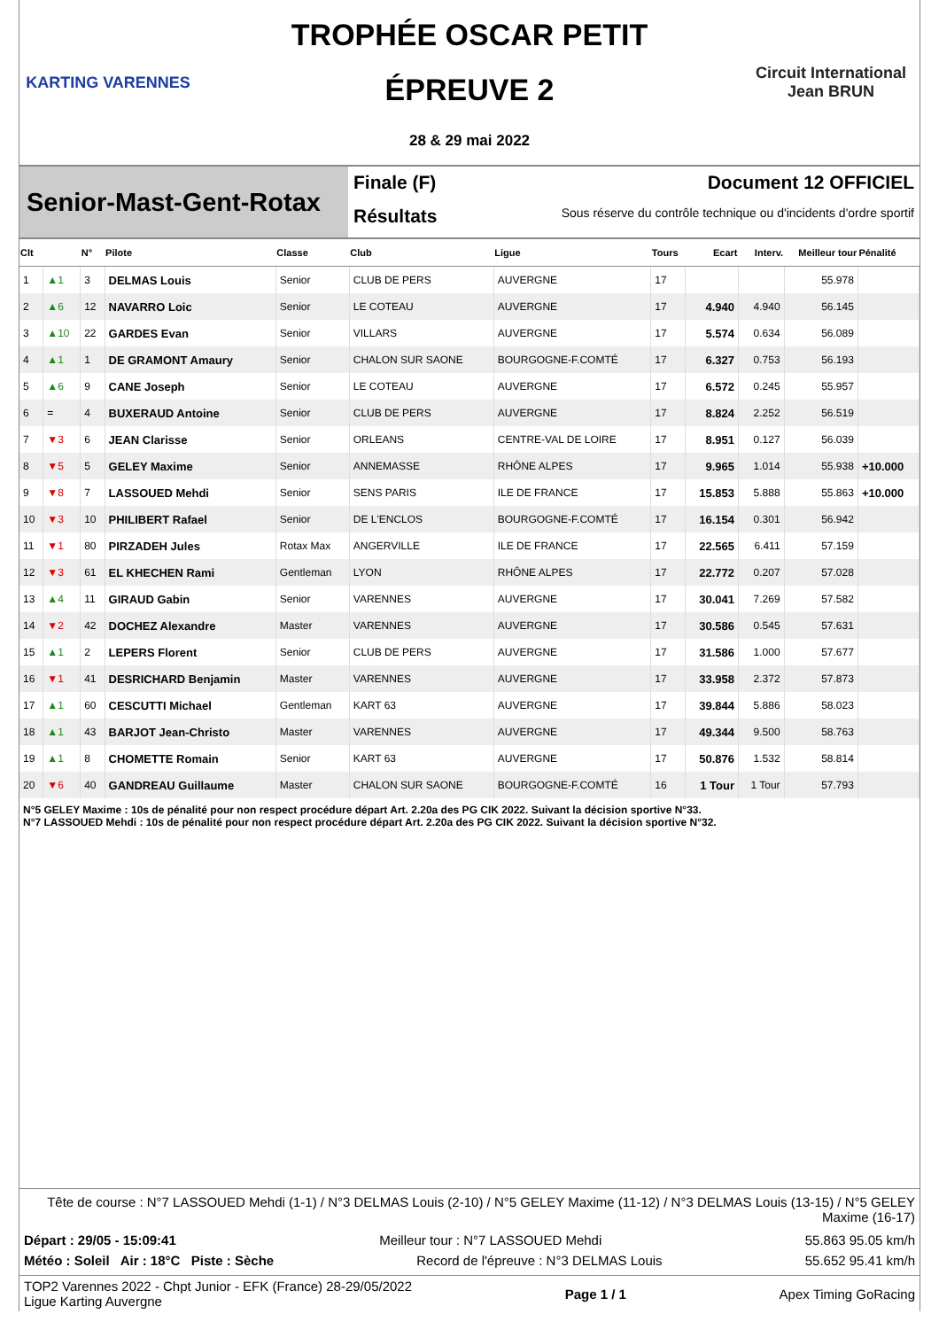KARTING VARENNES
TROPHÉE OSCAR PETIT
ÉPREUVE 2
28 & 29 mai 2022
Circuit International
Jean BRUN
Senior-Mast-Gent-Rotax
Finale (F) Document 12 OFFICIEL
Résultats Sous réserve du contrôle technique ou d'incidents d'ordre sportif
| Clt | | N° | Pilote | Classe | Club | Ligue | Tours | Ecart | Interv. | Meilleur tour | Pénalité |
| --- | --- | --- | --- | --- | --- | --- | --- | --- | --- | --- | --- |
| 1 | ▲1 | 3 | DELMAS Louis | Senior | CLUB DE PERS | AUVERGNE | 17 | | | 55.978 | |
| 2 | ▲6 | 12 | NAVARRO Loic | Senior | LE COTEAU | AUVERGNE | 17 | 4.940 | 4.940 | 56.145 | |
| 3 | ▲10 | 22 | GARDES Evan | Senior | VILLARS | AUVERGNE | 17 | 5.574 | 0.634 | 56.089 | |
| 4 | ▲1 | 1 | DE GRAMONT Amaury | Senior | CHALON SUR SAONE | BOURGOGNE-F.COMTÉ | 17 | 6.327 | 0.753 | 56.193 | |
| 5 | ▲6 | 9 | CANE Joseph | Senior | LE COTEAU | AUVERGNE | 17 | 6.572 | 0.245 | 55.957 | |
| 6 | = | 4 | BUXERAUD Antoine | Senior | CLUB DE PERS | AUVERGNE | 17 | 8.824 | 2.252 | 56.519 | |
| 7 | ▼3 | 6 | JEAN Clarisse | Senior | ORLEANS | CENTRE-VAL DE LOIRE | 17 | 8.951 | 0.127 | 56.039 | |
| 8 | ▼5 | 5 | GELEY Maxime | Senior | ANNEMASSE | RHÔNE ALPES | 17 | 9.965 | 1.014 | 55.938 | +10.000 |
| 9 | ▼8 | 7 | LASSOUED Mehdi | Senior | SENS PARIS | ILE DE FRANCE | 17 | 15.853 | 5.888 | 55.863 | +10.000 |
| 10 | ▼3 | 10 | PHILIBERT Rafael | Senior | DE L'ENCLOS | BOURGOGNE-F.COMTÉ | 17 | 16.154 | 0.301 | 56.942 | |
| 11 | ▼1 | 80 | PIRZADEH Jules | Rotax Max | ANGERVILLE | ILE DE FRANCE | 17 | 22.565 | 6.411 | 57.159 | |
| 12 | ▼3 | 61 | EL KHECHEN Rami | Gentleman | LYON | RHÔNE ALPES | 17 | 22.772 | 0.207 | 57.028 | |
| 13 | ▲4 | 11 | GIRAUD Gabin | Senior | VARENNES | AUVERGNE | 17 | 30.041 | 7.269 | 57.582 | |
| 14 | ▼2 | 42 | DOCHEZ Alexandre | Master | VARENNES | AUVERGNE | 17 | 30.586 | 0.545 | 57.631 | |
| 15 | ▲1 | 2 | LEPERS Florent | Senior | CLUB DE PERS | AUVERGNE | 17 | 31.586 | 1.000 | 57.677 | |
| 16 | ▼1 | 41 | DESRICHARD Benjamin | Master | VARENNES | AUVERGNE | 17 | 33.958 | 2.372 | 57.873 | |
| 17 | ▲1 | 60 | CESCUTTI Michael | Gentleman | KART 63 | AUVERGNE | 17 | 39.844 | 5.886 | 58.023 | |
| 18 | ▲1 | 43 | BARJOT Jean-Christo | Master | VARENNES | AUVERGNE | 17 | 49.344 | 9.500 | 58.763 | |
| 19 | ▲1 | 8 | CHOMETTE Romain | Senior | KART 63 | AUVERGNE | 17 | 50.876 | 1.532 | 58.814 | |
| 20 | ▼6 | 40 | GANDREAU Guillaume | Master | CHALON SUR SAONE | BOURGOGNE-F.COMTÉ | 16 | 1 Tour | 1 Tour | 57.793 | |
N°5 GELEY Maxime : 10s de pénalité pour non respect procédure départ Art. 2.20a des PG CIK 2022. Suivant la décision sportive N°33.
N°7 LASSOUED Mehdi : 10s de pénalité pour non respect procédure départ Art. 2.20a des PG CIK 2022. Suivant la décision sportive N°32.
Tête de course : N°7 LASSOUED Mehdi (1-1) / N°3 DELMAS Louis (2-10) / N°5 GELEY Maxime (11-12) / N°3 DELMAS Louis (13-15) / N°5 GELEY Maxime (16-17)
Départ : 29/05 - 15:09:41 Meilleur tour : N°7 LASSOUED Mehdi 55.863 95.05 km/h
Météo : Soleil Air : 18°C Piste : Sèche Record de l'épreuve : N°3 DELMAS Louis 55.652 95.41 km/h
TOP2 Varennes 2022 - Chpt Junior - EFK (France) 28-29/05/2022
Ligue Karting Auvergne Page 1 / 1 Apex Timing GoRacing